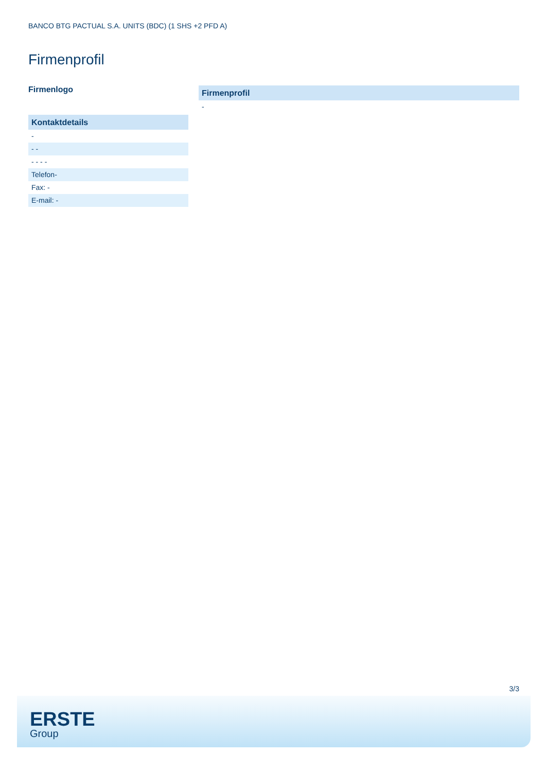BANCO BTG PACTUAL S.A. UNITS (BDC) (1 SHS +2 PFD A)
Firmenprofil
Firmenlogo
Kontaktdetails
-
- -
- - - -
Telefon-
Fax: -
E-mail: -
Firmenprofil
-
3/3
ERSTE
Group